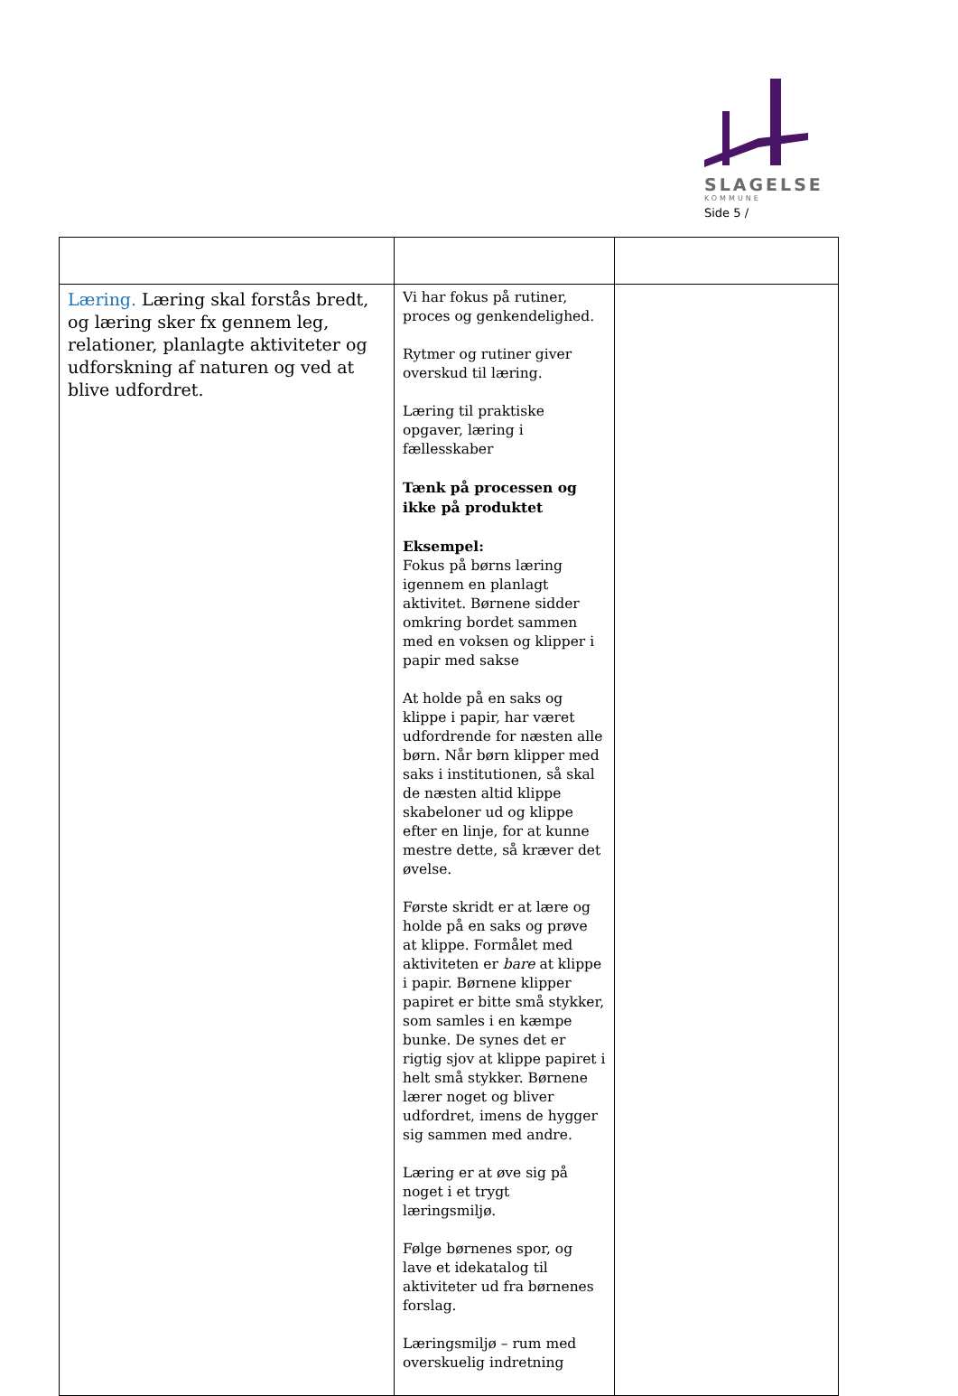SLAGELSE
KOMMUNE
Side 5 /
| Læring. Læring skal forstås bredt, og læring sker fx gennem leg, relationer, planlagte aktiviteter og udforskning af naturen og ved at blive udfordret. | Vi har fokus på rutiner, proces og genkendelighed. Rytmer og rutiner giver overskud til læring. Læring til praktiske opgaver, læring i fællesskaber Tænk på processen og ikke på produktet Eksempel: Fokus på børns læring igennem en planlagt aktivitet. Børnene sidder omkring bordet sammen med en voksen og klipper i papir med sakse At holde på en saks og klippe i papir, har været udfordrende for næsten alle børn. Når børn klipper med saks i institutionen, så skal de næsten altid klippe skabeloner ud og klippe efter en linje, for at kunne mestre dette, så kræver det øvelse. Første skridt er at lære og holde på en saks og prøve at klippe. Formålet med aktiviteten er bare at klippe i papir. Børnene klipper papiret er bitte små stykker, som samles i en kæmpe bunke. De synes det er rigtig sjov at klippe papiret i helt små stykker. Børnene lærer noget og bliver udfordret, imens de hygger sig sammen med andre. Læring er at øve sig på noget i et trygt læringsmiljø. Følge børnenes spor, og lave et idekatalog til aktiviteter ud fra børnenes forslag. Læringsmiljø – rum med overskuelig indretning | |